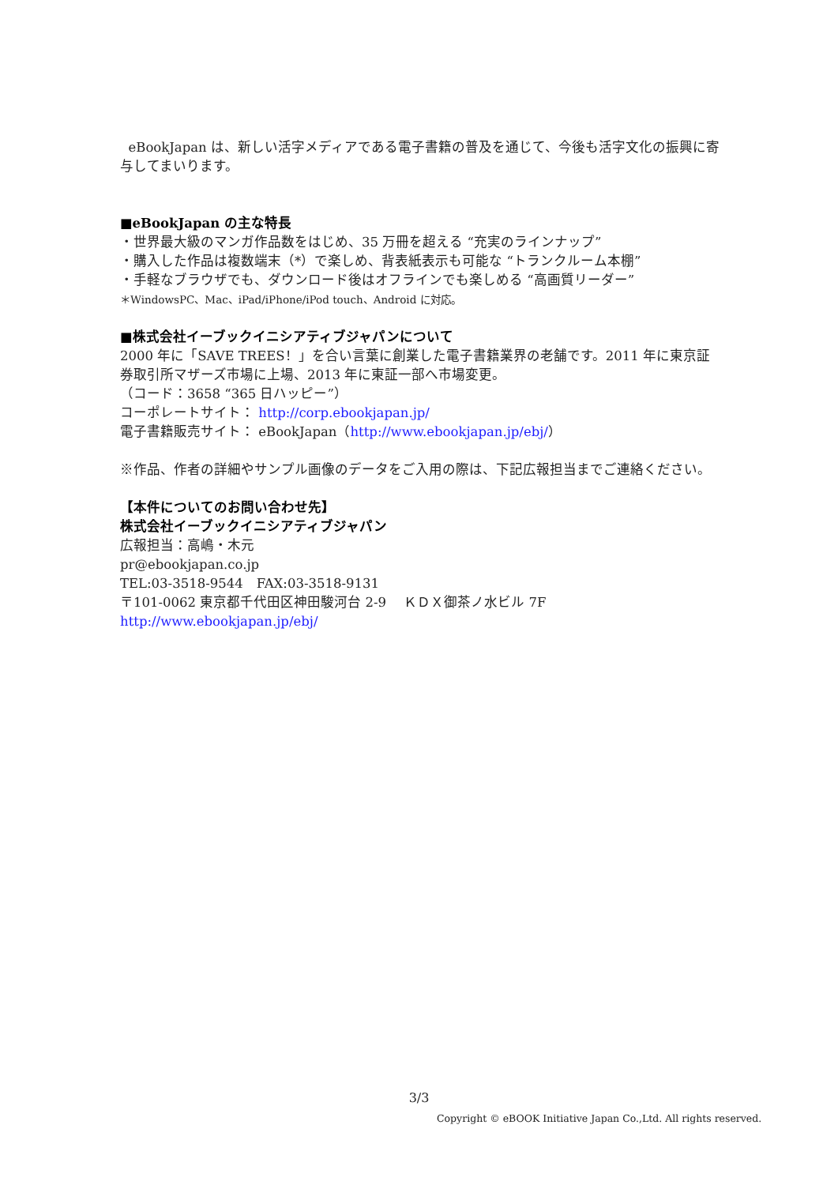eBookJapan は、新しい活字メディアである電子書籍の普及を通じて、今後も活字文化の振興に寄与してまいります。
■eBookJapan の主な特長
・世界最大級のマンガ作品数をはじめ、35 万冊を超える “充実のラインナップ”
・購入した作品は複数端末（*）で楽しめ、背表紙表示も可能な “トランクルーム本棚”
・手軽なブラウザでも、ダウンロード後はオフラインでも楽しめる “高画質リーダー”
＊WindowsPC、Mac、iPad/iPhone/iPod touch、Android に対応。
■株式会社イーブックイニシアティブジャパンについて
2000 年に「SAVE TREES！」を合い言葉に創業した電子書籍業界の老舗です。2011 年に東京証券取引所マザーズ市場に上場、2013 年に東証一部へ市場変更。
（コード：3658 “365 日ハッピー”）
コーポレートサイト： http://corp.ebookjapan.jp/
電子書籍販売サイト： eBookJapan（http://www.ebookjapan.jp/ebj/）
※作品、作者の詳細やサンプル画像のデータをご入用の際は、下記広報担当までご連絡ください。
【本件についてのお問い合わせ先】
株式会社イーブックイニシアティブジャパン
広報担当：高嶋・木元
pr@ebookjapan.co.jp
TEL:03-3518-9544　FAX:03-3518-9131
〒101-0062 東京都千代田区神田駿河台 2-9　 ＫＤＸ御茶ノ水ビル 7F
http://www.ebookjapan.jp/ebj/
3/3
Copyright © eBOOK Initiative Japan Co.,Ltd. All rights reserved.